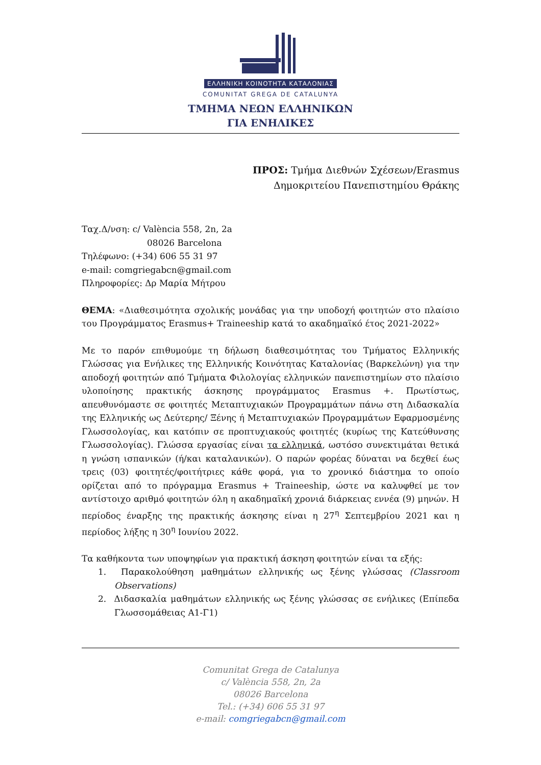ΕΛΛΗΝΙΚΗ ΚΟΙΝΟΤΗΤΑ ΚΑΤΑΛΟΝΙΑΣ
COMUNITAT GREGA DE CATALUNYA
ΤΜΗΜΑ ΝΕΩΝ ΕΛΛΗΝΙΚΩΝ
ΓΙΑ ΕΝΗΛΙΚΕΣ
ΠΡΟΣ: Τμήμα Διεθνών Σχέσεων/Erasmus
Δημοκριτείου Πανεπιστημίου Θράκης
Ταχ.Δ/νση: c/ València 558, 2n, 2a
08026 Barcelona
Τηλέφωνο: (+34) 606 55 31 97
e-mail: comgriegabcn@gmail.com
Πληροφορίες: Δρ Μαρία Μήτρου
ΘΕΜΑ: «Διαθεσιμότητα σχολικής μονάδας για την υποδοχή φοιτητών στο πλαίσιο του Προγράμματος Erasmus+ Traineeship κατά το ακαδημαϊκό έτος 2021-2022»
Με το παρόν επιθυμούμε τη δήλωση διαθεσιμότητας του Τμήματος Ελληνικής Γλώσσας για Ενήλικες της Ελληνικής Κοινότητας Καταλονίας (Βαρκελώνη) για την αποδοχή φοιτητών από Τμήματα Φιλολογίας ελληνικών πανεπιστημίων στο πλαίσιο υλοποίησης πρακτικής άσκησης προγράμματος Erasmus +. Πρωτίστως, απευθυνόμαστε σε φοιτητές Μεταπτυχιακών Προγραμμάτων πάνω στη Διδασκαλία της Ελληνικής ως Δεύτερης/ Ξένης ή Μεταπτυχιακών Προγραμμάτων Εφαρμοσμένης Γλωσσολογίας, και κατόπιν σε προπτυχιακούς φοιτητές (κυρίως της Κατεύθυνσης Γλωσσολογίας). Γλώσσα εργασίας είναι τα ελληνικά, ωστόσο συνεκτιμάται θετικά η γνώση ισπανικών (ή/και καταλανικών). Ο παρών φορέας δύναται να δεχθεί έως τρεις (03) φοιτητές/φοιτήτριες κάθε φορά, για το χρονικό διάστημα το οποίο ορίζεται από το πρόγραμμα Erasmus + Traineeship, ώστε να καλυφθεί με τον αντίστοιχο αριθμό φοιτητών όλη η ακαδημαϊκή χρονιά διάρκειας εννέα (9) μηνών. Η περίοδος έναρξης της πρακτικής άσκησης είναι η 27<sup>η</sup> Σεπτεμβρίου 2021 και η περίοδος λήξης η 30<sup>η</sup> Ιουνίου 2022.
Τα καθήκοντα των υποψηφίων για πρακτική άσκηση φοιτητών είναι τα εξής:
1. Παρακολούθηση μαθημάτων ελληνικής ως ξένης γλώσσας (Classroom Observations)
2. Διδασκαλία μαθημάτων ελληνικής ως ξένης γλώσσας σε ενήλικες (Επίπεδα Γλωσσομάθειας Α1-Γ1)
Comunitat Grega de Catalunya
c/ València 558, 2n, 2a
08026 Barcelona
Tel.: (+34) 606 55 31 97
e-mail: comgriegabcn@gmail.com